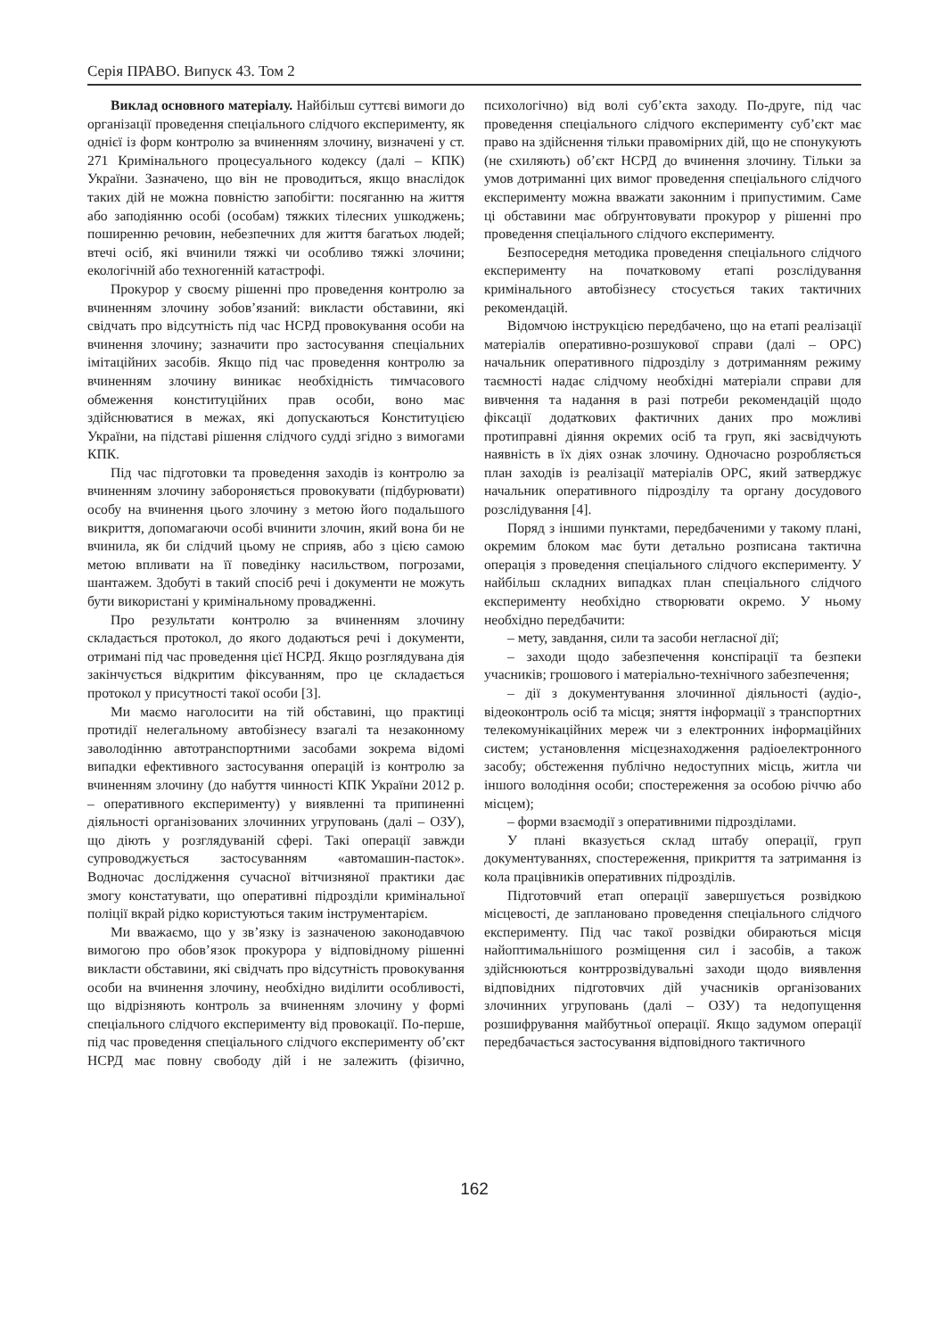Серія ПРАВО. Випуск 43. Том 2
Виклад основного матеріалу. Найбільш суттєві вимоги до організації проведення спеціального слідчого експерименту, як однієї із форм контролю за вчиненням злочину, визначені у ст. 271 Кримінального процесуального кодексу (далі – КПК) України. Зазначено, що він не проводиться, якщо внаслідок таких дій не можна повністю запобігти: посяганню на життя або заподіянню особі (особам) тяжких тілесних ушкоджень; поширенню речовин, небезпечних для життя багатьох людей; втечі осіб, які вчинили тяжкі чи особливо тяжкі злочини; екологічній або техногенній катастрофі.
Прокурор у своєму рішенні про проведення контролю за вчиненням злочину зобов’язаний: викласти обставини, які свідчать про відсутність під час НСРД провокування особи на вчинення злочину; зазначити про застосування спеціальних імітаційних засобів. Якщо під час проведення контролю за вчиненням злочину виникає необхідність тимчасового обмеження конституційних прав особи, воно має здійснюватися в межах, які допускаються Конституцією України, на підставі рішення слідчого судді згідно з вимогами КПК.
Під час підготовки та проведення заходів із контролю за вчиненням злочину забороняється провокувати (підбурювати) особу на вчинення цього злочину з метою його подальшого викриття, допомагаючи особі вчинити злочин, який вона би не вчинила, як би слідчий цьому не сприяв, або з цією самою метою впливати на її поведінку насильством, погрозами, шантажем. Здобуті в такий спосіб речі і документи не можуть бути використані у кримінальному провадженні.
Про результати контролю за вчиненням злочину складається протокол, до якого додаються речі і документи, отримані під час проведення цієї НСРД. Якщо розглядувана дія закінчується відкритим фіксуванням, про це складається протокол у присутності такої особи [3].
Ми маємо наголосити на тій обставині, що практиці протидії нелегальному автобізнесу взагалі та незаконному заволодінню автотранспортними засобами зокрема відомі випадки ефективного застосування операцій із контролю за вчиненням злочину (до набуття чинності КПК України 2012 р. – оперативного експерименту) у виявленні та припиненні діяльності організованих злочинних угруповань (далі – ОЗУ), що діють у розглядуваній сфері. Такі операції завжди супроводжується застосуванням «автомашин-пасток». Водночас дослідження сучасної вітчизняної практики дає змогу констатувати, що оперативні підрозділи кримінальної поліції вкрай рідко користуються таким інструментарієм.
Ми вважаємо, що у зв’язку із зазначеною законодавчою вимогою про обов’язок прокурора у відповідному рішенні викласти обставини, які свідчать про відсутність провокування особи на вчинення злочину, необхідно виділити особливості, що відрізняють контроль за вчиненням злочину у формі спеціального слідчого експерименту від провокації. По-перше, під час проведення спеціального слідчого експерименту об’єкт НСРД має повну свободу дій і не залежить (фізично, психологічно) від волі суб’єкта заходу. По-друге, під час проведення спеціального слідчого експерименту суб’єкт має право на здійснення тільки правомірних дій, що не спонукують (не схиляють) об’єкт НСРД до вчинення злочину. Тільки за умов дотриманні цих вимог проведення спеціального слідчого експерименту можна вважати законним і припустимим. Саме ці обставини має обґрунтовувати прокурор у рішенні про проведення спеціального слідчого експерименту.
Безпосередня методика проведення спеціального слідчого експерименту на початковому етапі розслідування кримінального автобізнесу стосується таких тактичних рекомендацій.
Відомчою інструкцією передбачено, що на етапі реалізації матеріалів оперативно-розшукової справи (далі – ОРС) начальник оперативного підрозділу з дотриманням режиму таємності надає слідчому необхідні матеріали справи для вивчення та надання в разі потреби рекомендацій щодо фіксації додаткових фактичних даних про можливі протиправні діяння окремих осіб та груп, які засвідчують наявність в їх діях ознак злочину. Одночасно розробляється план заходів із реалізації матеріалів ОРС, який затверджує начальник оперативного підрозділу та органу досудового розслідування [4].
Поряд з іншими пунктами, передбаченими у такому плані, окремим блоком має бути детально розписана тактична операція з проведення спеціального слідчого експерименту. У найбільш складних випадках план спеціального слідчого експерименту необхідно створювати окремо. У ньому необхідно передбачити:
– мету, завдання, сили та засоби негласної дії;
– заходи щодо забезпечення конспірації та безпеки учасників; грошового і матеріально-технічного забезпечення;
– дії з документування злочинної діяльності (аудіо-, відеоконтроль осіб та місця; зняття інформації з транспортних телекомунікаційних мереж чи з електронних інформаційних систем; установлення місцезнаходження радіоелектронного засобу; обстеження публічно недоступних місць, житла чи іншого володіння особи; спостереження за особою річчю або місцем);
– форми взаємодії з оперативними підрозділами.
У плані вказується склад штабу операції, груп документуваннях, спостереження, прикриття та затримання із кола працівників оперативних підрозділів.
Підготовчий етап операції завершується розвідкою місцевості, де заплановано проведення спеціального слідчого експерименту. Під час такої розвідки обираються місця найоптимальнішого розміщення сил і засобів, а також здійснюються контррозвідувальні заходи щодо виявлення відповідних підготовчих дій учасників організованих злочинних угруповань (далі – ОЗУ) та недопущення розшифрування майбутньої операції. Якщо задумом операції передбачається застосування відповідного тактичного
162